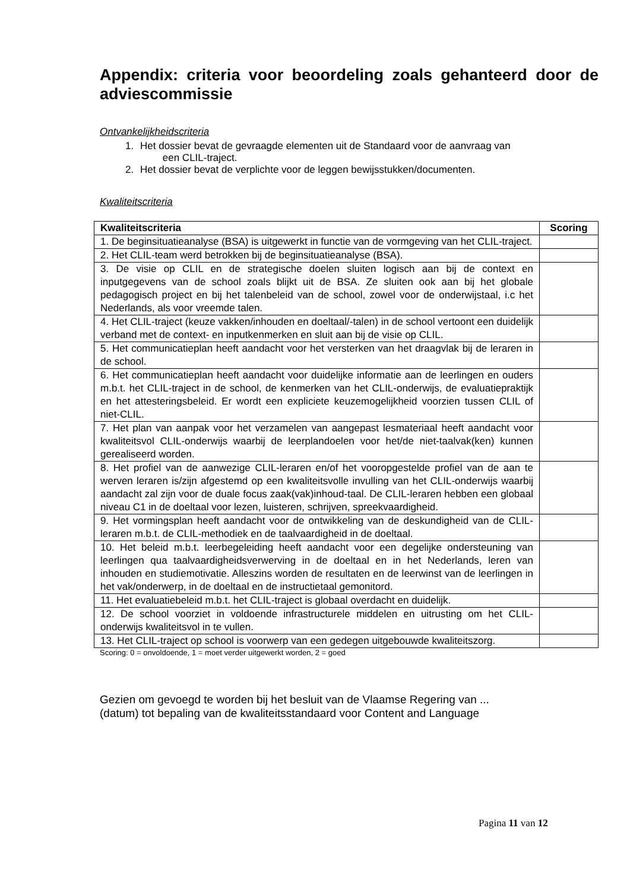Appendix: criteria voor beoordeling zoals gehanteerd door de adviescommissie
Ontvankelijkheidscriteria
1. Het dossier bevat de gevraagde elementen uit de Standaard voor de aanvraag van
een CLIL-traject.
2. Het dossier bevat de verplichte voor de leggen bewijsstukken/documenten.
Kwaliteitscriteria
| Kwaliteitscriteria | Scoring |
| --- | --- |
| 1. De beginsituatieanalyse (BSA) is uitgewerkt in functie van de vormgeving van het CLIL-traject. | |
| 2. Het CLIL-team werd betrokken bij de beginsituatieanalyse (BSA). | |
| 3. De visie op CLIL en de strategische doelen sluiten logisch aan bij de context en inputgegevens van de school zoals blijkt uit de BSA. Ze sluiten ook aan bij het globale pedagogisch project en bij het talenbeleid van de school, zowel voor de onderwijstaal, i.c het Nederlands, als voor vreemde talen. | |
| 4. Het CLIL-traject (keuze vakken/inhouden en doeltaal/-talen) in de school vertoont een duidelijk verband met de context- en inputkenmerken en sluit aan bij de visie op CLIL. | |
| 5. Het communicatieplan heeft aandacht voor het versterken van het draagvlak bij de leraren in de school. | |
| 6. Het communicatieplan heeft aandacht voor duidelijke informatie aan de leerlingen en ouders m.b.t. het CLIL-traject in de school, de kenmerken van het CLIL-onderwijs, de evaluatiepraktijk en het attesteringsbeleid. Er wordt een expliciete keuzemogelijkheid voorzien tussen CLIL of niet-CLIL. | |
| 7. Het plan van aanpak voor het verzamelen van aangepast lesmateriaal heeft aandacht voor kwaliteitsvol CLIL-onderwijs waarbij de leerplandoelen voor het/de niet-taalvak(ken) kunnen gerealiseerd worden. | |
| 8. Het profiel van de aanwezige CLIL-leraren en/of het vooropgestelde profiel van de aan te werven leraren is/zijn afgestemd op een kwaliteitsvolle invulling van het CLIL-onderwijs waarbij aandacht zal zijn voor de duale focus zaak(vak)inhoud-taal. De CLIL-leraren hebben een globaal niveau C1 in de doeltaal voor lezen, luisteren, schrijven, spreekvaardigheid. | |
| 9. Het vormingsplan heeft aandacht voor de ontwikkeling van de deskundigheid van de CLIL-leraren m.b.t. de CLIL-methodiek en de taalvaardigheid in de doeltaal. | |
| 10. Het beleid m.b.t. leerbegeleiding heeft aandacht voor een degelijke ondersteuning van leerlingen qua taalvaardigheidsverwerving in de doeltaal en in het Nederlands, leren van inhouden en studiemotivatie. Alleszins worden de resultaten en de leerwinst van de leerlingen in het vak/onderwerp, in de doeltaal en de instructietaal gemonitord. | |
| 11. Het evaluatiebeleid m.b.t. het CLIL-traject is globaal overdacht en duidelijk. | |
| 12. De school voorziet in voldoende infrastructurele middelen en uitrusting om het CLIL-onderwijs kwaliteitsvol in te vullen. | |
| 13. Het CLIL-traject op school is voorwerp van een gedegen uitgebouwde kwaliteitszorg. | |
Scoring: 0 = onvoldoende, 1 = moet verder uitgewerkt worden, 2 = goed
Gezien om gevoegd te worden bij het besluit van de Vlaamse Regering van ...
(datum) tot bepaling van de kwaliteitsstandaard voor Content and Language
Pagina 11 van 12